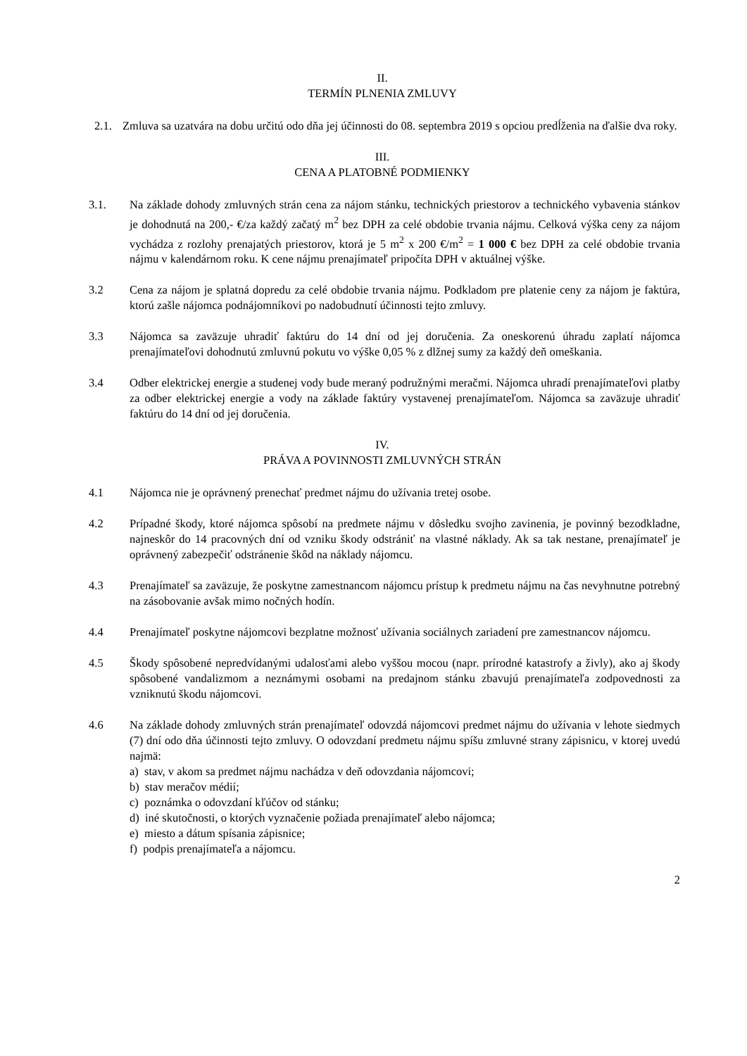II.
TERMÍN PLNENIA ZMLUVY
2.1. Zmluva sa uzatvára na dobu určitú odo dňa jej účinnosti do 08. septembra 2019 s opciou predĺženia na ďalšie dva roky.
III.
CENA A PLATOBNÉ PODMIENKY
3.1. Na základe dohody zmluvných strán cena za nájom stánku, technických priestorov a technického vybavenia stánkov je dohodnutá na 200,- €/za každý začatý m<sup>2</sup> bez DPH za celé obdobie trvania nájmu. Celková výška ceny za nájom vychádza z rozlohy prenajatých priestorov, ktorá je 5 m<sup>2</sup> x 200 €/m<sup>2</sup> = 1 000 € bez DPH za celé obdobie trvania nájmu v kalendárnom roku. K cene nájmu prenajímateľ pripočíta DPH v aktuálnej výške.
3.2 Cena za nájom je splatná dopredu za celé obdobie trvania nájmu. Podkladom pre platenie ceny za nájom je faktúra, ktorú zašle nájomca podnájomníkovi po nadobudnutí účinnosti tejto zmluvy.
3.3 Nájomca sa zaväzuje uhradiť faktúru do 14 dní od jej doručenia. Za oneskorenú úhradu zaplatí nájomca prenajímateľovi dohodnutú zmluvnú pokutu vo výške 0,05 % z dlžnej sumy za každý deň omeškania.
3.4 Odber elektrickej energie a studenej vody bude meraný podružnými meračmi. Nájomca uhradí prenajímateľovi platby za odber elektrickej energie a vody na základe faktúry vystavenej prenajímateľom. Nájomca sa zaväzuje uhradiť faktúru do 14 dní od jej doručenia.
IV.
PRÁVA A POVINNOSTI ZMLUVNÝCH STRÁN
4.1 Nájomca nie je oprávnený prenechať predmet nájmu do užívania tretej osobe.
4.2 Prípadné škody, ktoré nájomca spôsobí na predmete nájmu v dôsledku svojho zavinenia, je povinný bezodkladne, najneskôr do 14 pracovných dní od vzniku škody odstrániť na vlastné náklady. Ak sa tak nestane, prenajímateľ je oprávnený zabezpečiť odstránenie škôd na náklady nájomcu.
4.3 Prenajímateľ sa zaväzuje, že poskytne zamestnancom nájomcu prístup k predmetu nájmu na čas nevyhnutne potrebný na zásobovanie avšak mimo nočných hodín.
4.4 Prenajímateľ poskytne nájomcovi bezplatne možnosť užívania sociálnych zariadení pre zamestnancov nájomcu.
4.5 Škody spôsobené nepredvídanými udalosťami alebo vyššou mocou (napr. prírodné katastrofy a živly), ako aj škody spôsobené vandalizmom a neznámymi osobami na predajnom stánku zbavujú prenajímateľa zodpovednosti za vzniknutú škodu nájomcovi.
4.6 Na základe dohody zmluvných strán prenajímateľ odovzdá nájomcovi predmet nájmu do užívania v lehote siedmych (7) dní odo dňa účinnosti tejto zmluvy. O odovzdaní predmetu nájmu spíšu zmluvné strany zápisnicu, v ktorej uvedú najmä:
a) stav, v akom sa predmet nájmu nachádza v deň odovzdania nájomcovi;
b) stav meračov médií;
c) poznámka o odovzdaní kľúčov od stánku;
d) iné skutočnosti, o ktorých vyznačenie požiada prenajímateľ alebo nájomca;
e) miesto a dátum spísania zápisnice;
f) podpis prenajímateľa a nájomcu.
2